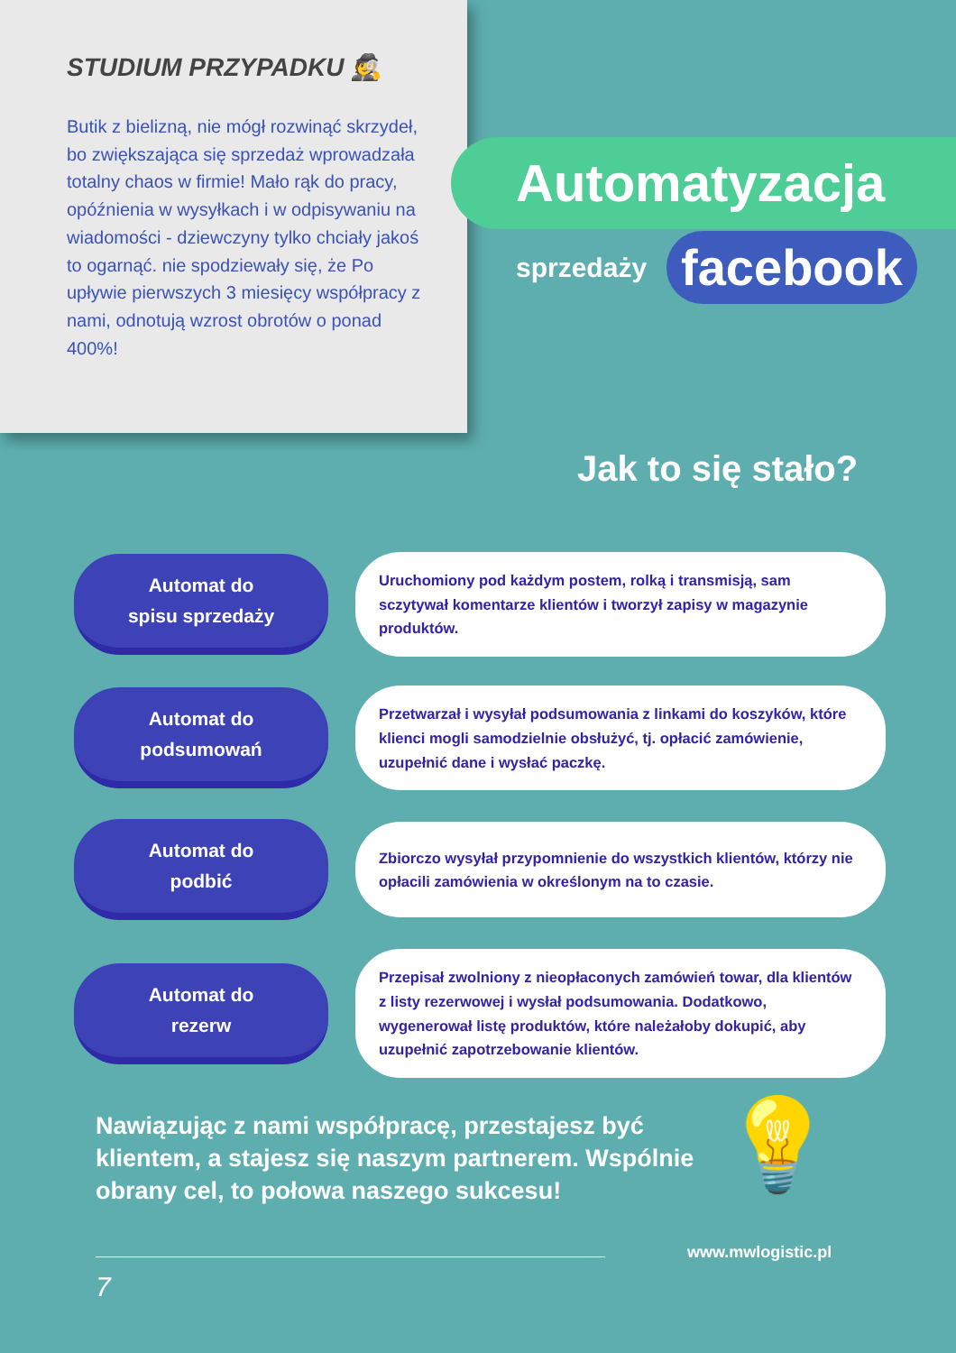STUDIUM PRZYPADKU 🕵
Butik z bielizną, nie mógł rozwinąć skrzydeł, bo zwiększająca się sprzedaż wprowadzała totalny chaos w firmie! Mało rąk do pracy, opóźnienia w wysyłkach i w odpisywaniu na wiadomości - dziewczyny tylko chciały jakoś to ogarnąć. nie spodziewały się, że Po upływie pierwszych 3 miesięcy współpracy z nami, odnotują wzrost obrotów o ponad 400%!
Automatyzacja
sprzedaży
facebook
Jak to się stało?
Automat do
spisu sprzedaży
Uruchomiony pod każdym postem, rolką i transmisją, sam sczytywał komentarze klientów i tworzył zapisy w magazynie produktów.
Automat do
podsumowań
Przetwarzał i wysyłał podsumowania z linkami do koszyków, które klienci mogli samodzielnie obsłużyć, tj. opłacić zamówienie, uzupełnić dane i wysłać paczkę.
Automat do
podbić
Zbiorczo wysyłał przypomnienie do wszystkich klientów, którzy nie opłacili zamówienia w określonym na to czasie.
Automat do
rezerw
Przepisał zwolniony z nieopłaconych zamówień towar, dla klientów z listy rezerwowej i wysłał podsumowania. Dodatkowo, wygenerował listę produktów, które należałoby dokupić, aby uzupełnić zapotrzebowanie klientów.
Nawiązując z nami współpracę, przestajesz być klientem, a stajesz się naszym partnerem. Wspólnie obrany cel, to połowa naszego sukcesu!
💡
www.mwlogistic.pl
7